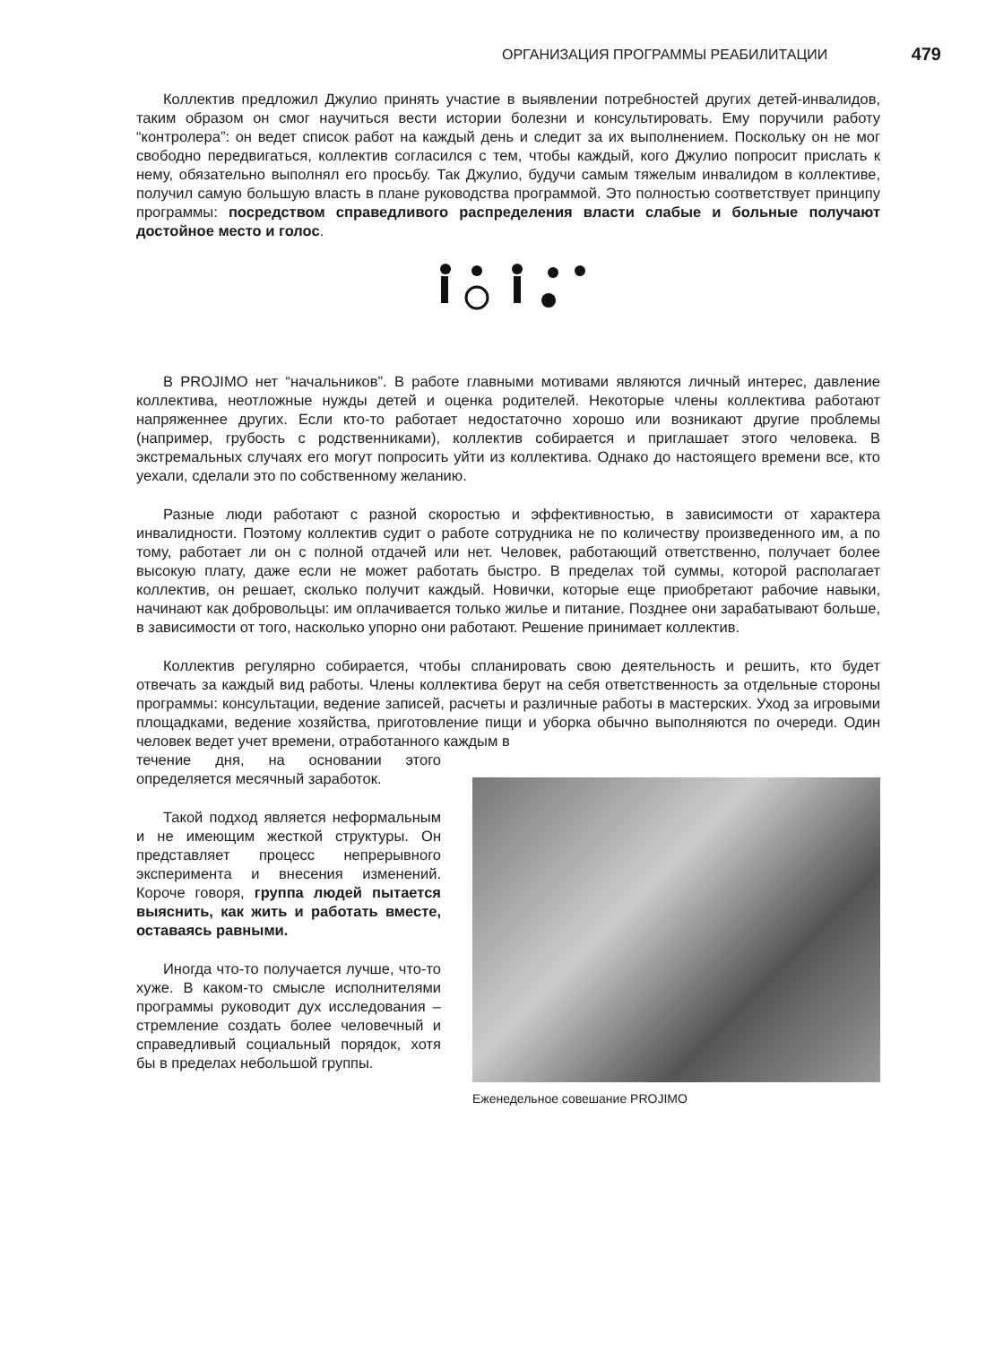ОРГАНИЗАЦИЯ ПРОГРАММЫ РЕАБИЛИТАЦИИ 479
Коллектив предложил Джулио принять участие в выявлении потребностей других детей-инвалидов, таким образом он смог научиться вести истории болезни и консультировать. Ему поручили работу “контролера”: он ведет список работ на каждый день и следит за их выполнением. Поскольку он не мог свободно передвигаться, коллектив согласился с тем, чтобы каждый, кого Джулио попросит прислать к нему, обязательно выполнял его просьбу. Так Джулио, будучи самым тяжелым инвалидом в коллективе, получил самую большую власть в плане руководства программой. Это полностью соответствует принципу программы: посредством справедливого распределения власти слабые и больные получают достойное место и голос.
В PROJIMO нет “начальников”. В работе главными мотивами являются личный интерес, давление коллектива, неотложные нужды детей и оценка родителей. Некоторые члены коллектива работают напряженнее других. Если кто-то работает недостаточно хорошо или возникают другие проблемы (например, грубость с родственниками), коллектив собирается и приглашает этого человека. В экстремальных случаях его могут попросить уйти из коллектива. Однако до настоящего времени все, кто уехали, сделали это по собственному желанию.
Разные люди работают с разной скоростью и эффективностью, в зависимости от характера инвалидности. Поэтому коллектив судит о работе сотрудника не по количеству произведенного им, а по тому, работает ли он с полной отдачей или нет. Человек, работающий ответственно, получает более высокую плату, даже если не может работать быстро. В пределах той суммы, которой располагает коллектив, он решает, сколько получит каждый. Новички, которые еще приобретают рабочие навыки, начинают как добровольцы: им оплачивается только жилье и питание. Позднее они зарабатывают больше, в зависимости от того, насколько упорно они работают. Решение принимает коллектив.
Коллектив регулярно собирается, чтобы спланировать свою деятельность и решить, кто будет отвечать за каждый вид работы. Члены коллектива берут на себя ответственность за отдельные стороны программы: консультации, ведение записей, расчеты и различные работы в мастерских. Уход за игровыми площадками, ведение хозяйства, приготовление пищи и уборка обычно выполняются по очереди. Один человек ведет учет времени, отработанного каждым в
течение дня, на основании этого определяется месячный заработок.
Такой подход является неформальным и не имеющим жесткой структуры. Он представляет процесс непрерывного эксперимента и внесения изменений. Короче говоря, группа людей пытается выяснить, как жить и работать вместе, оставаясь равными.
Иногда что-то получается лучше, что-то хуже. В каком-то смысле исполнителями программы руководит дух исследования – стремление создать более человечный и справедливый социальный порядок, хотя бы в пределах небольшой группы.
Еженедельное совешание PROJIMO